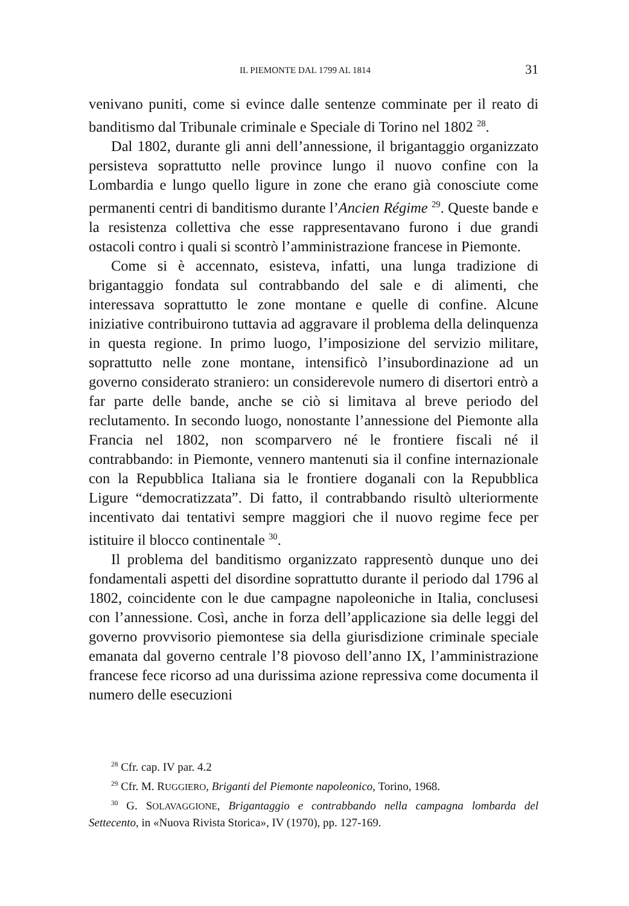IL PIEMONTE DAL 1799 AL 1814 31
venivano puniti, come si evince dalle sentenze comminate per il reato di banditismo dal Tribunale criminale e Speciale di Torino nel 1802 <sup>28</sup>.
Dal 1802, durante gli anni dell’annessione, il brigantaggio organizzato persisteva soprattutto nelle province lungo il nuovo confine con la Lombardia e lungo quello ligure in zone che erano già conosciute come permanenti centri di banditismo durante l’Ancien Régime <sup>29</sup>. Queste bande e la resistenza collettiva che esse rappresentavano furono i due grandi ostacoli contro i quali si scontrò l’amministrazione francese in Piemonte.
Come si è accennato, esisteva, infatti, una lunga tradizione di brigantaggio fondata sul contrabbando del sale e di alimenti, che interessava soprattutto le zone montane e quelle di confine. Alcune iniziative contribuirono tuttavia ad aggravare il problema della delinquenza in questa regione. In primo luogo, l’imposizione del servizio militare, soprattutto nelle zone montane, intensificò l’insubordinazione ad un governo considerato straniero: un considerevole numero di disertori entrò a far parte delle bande, anche se ciò si limitava al breve periodo del reclutamento. In secondo luogo, nonostante l’annessione del Piemonte alla Francia nel 1802, non scomparvero né le frontiere fiscali né il contrabbando: in Piemonte, vennero mantenuti sia il confine internazionale con la Repubblica Italiana sia le frontiere doganali con la Repubblica Ligure “democratizzata”. Di fatto, il contrabbando risultò ulteriormente incentivato dai tentativi sempre maggiori che il nuovo regime fece per istituire il blocco continentale <sup>30</sup>.
Il problema del banditismo organizzato rappresentò dunque uno dei fondamentali aspetti del disordine soprattutto durante il periodo dal 1796 al 1802, coincidente con le due campagne napoleoniche in Italia, conclusesi con l’annessione. Così, anche in forza dell’applicazione sia delle leggi del governo provvisorio piemontese sia della giurisdizione criminale speciale emanata dal governo centrale l’8 piovoso dell’anno IX, l’amministrazione francese fece ricorso ad una durissima azione repressiva come documenta il numero delle esecuzioni
<sup>28</sup> Cfr. cap. IV par. 4.2
<sup>29</sup> Cfr. M. RUGGIERO, Briganti del Piemonte napoleonico, Torino, 1968.
<sup>30</sup> G. SOLAVAGGIONE, Brigantaggio e contrabbando nella campagna lombarda del Settecento, in «Nuova Rivista Storica», IV (1970), pp. 127-169.